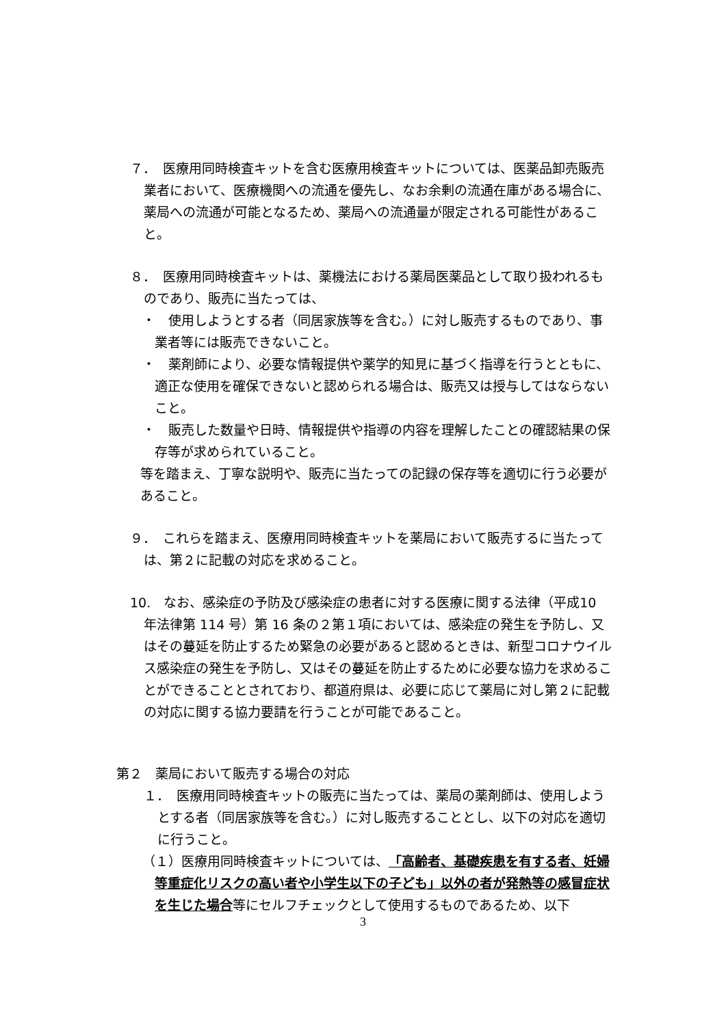７．　医療用同時検査キットを含む医療用検査キットについては、医薬品卸売販売業者において、医療機関への流通を優先し、なお余剰の流通在庫がある場合に、薬局への流通が可能となるため、薬局への流通量が限定される可能性があること。
８．　医療用同時検査キットは、薬機法における薬局医薬品として取り扱われるものであり、販売に当たっては、
・　使用しようとする者（同居家族等を含む。）に対し販売するものであり、事業者等には販売できないこと。
・　薬剤師により、必要な情報提供や薬学的知見に基づく指導を行うとともに、適正な使用を確保できないと認められる場合は、販売又は授与してはならないこと。
・　販売した数量や日時、情報提供や指導の内容を理解したことの確認結果の保存等が求められていること。
等を踏まえ、丁寧な説明や、販売に当たっての記録の保存等を適切に行う必要があること。
９．　これらを踏まえ、医療用同時検査キットを薬局において販売するに当たっては、第２に記載の対応を求めること。
10.　なお、感染症の予防及び感染症の患者に対する医療に関する法律（平成10 年法律第 114 号）第 16 条の２第１項においては、感染症の発生を予防し、又はその蔓延を防止するため緊急の必要があると認めるときは、新型コロナウイルス感染症の発生を予防し、又はその蔓延を防止するために必要な協力を求めることができることとされており、都道府県は、必要に応じて薬局に対し第２に記載の対応に関する協力要請を行うことが可能であること。
第２　薬局において販売する場合の対応
１．　医療用同時検査キットの販売に当たっては、薬局の薬剤師は、使用しようとする者（同居家族等を含む。）に対し販売することとし、以下の対応を適切に行うこと。
（１）医療用同時検査キットについては、「高齢者、基礎疾患を有する者、妊婦等重症化リスクの高い者や小学生以下の子ども」以外の者が発熱等の感冒症状を生じた場合等にセルフチェックとして使用するものであるため、以下
3